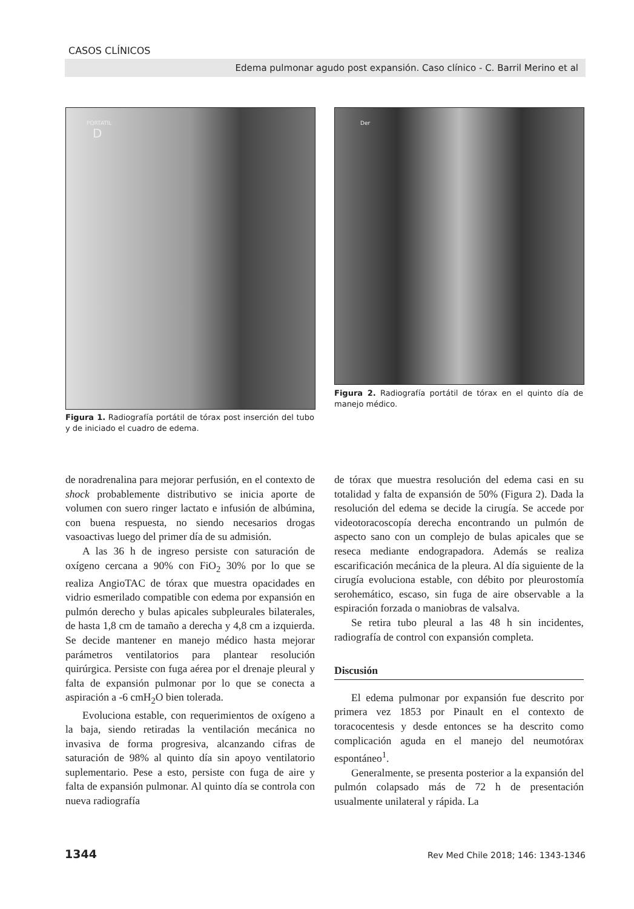CASOS CLÍNICOS
Edema pulmonar agudo post expansión. Caso clínico - C. Barril Merino et al
PORTATIL
D
Figura 1. Radiografía portátil de tórax post inserción del tubo y de iniciado el cuadro de edema.
Der
Figura 2. Radiografía portátil de tórax en el quinto día de manejo médico.
de noradrenalina para mejorar perfusión, en el contexto de shock probablemente distributivo se inicia aporte de volumen con suero ringer lactato e infusión de albúmina, con buena respuesta, no siendo necesarios drogas vasoactivas luego del primer día de su admisión.
A las 36 h de ingreso persiste con saturación de oxígeno cercana a 90% con FiO<sub>2</sub> 30% por lo que se realiza AngioTAC de tórax que muestra opacidades en vidrio esmerilado compatible con edema por expansión en pulmón derecho y bulas apicales subpleurales bilaterales, de hasta 1,8 cm de tamaño a derecha y 4,8 cm a izquierda. Se decide mantener en manejo médico hasta mejorar parámetros ventilatorios para plantear resolución quirúrgica. Persiste con fuga aérea por el drenaje pleural y falta de expansión pulmonar por lo que se conecta a aspiración a -6 cmH<sub>2</sub>O bien tolerada.
Evoluciona estable, con requerimientos de oxígeno a la baja, siendo retiradas la ventilación mecánica no invasiva de forma progresiva, alcanzando cifras de saturación de 98% al quinto día sin apoyo ventilatorio suplementario. Pese a esto, persiste con fuga de aire y falta de expansión pulmonar. Al quinto día se controla con nueva radiografía
de tórax que muestra resolución del edema casi en su totalidad y falta de expansión de 50% (Figura 2). Dada la resolución del edema se decide la cirugía. Se accede por videotoracoscopía derecha encontrando un pulmón de aspecto sano con un complejo de bulas apicales que se reseca mediante endograpadora. Además se realiza escarificación mecánica de la pleura. Al día siguiente de la cirugía evoluciona estable, con débito por pleurostomía serohemático, escaso, sin fuga de aire observable a la espiración forzada o maniobras de valsalva.
Se retira tubo pleural a las 48 h sin incidentes, radiografía de control con expansión completa.
Discusión
El edema pulmonar por expansión fue descrito por primera vez 1853 por Pinault en el contexto de toracocentesis y desde entonces se ha descrito como complicación aguda en el manejo del neumotórax espontáneo<sup>1</sup>.
Generalmente, se presenta posterior a la expansión del pulmón colapsado más de 72 h de presentación usualmente unilateral y rápida. La
1344 Rev Med Chile 2018; 146: 1343-1346